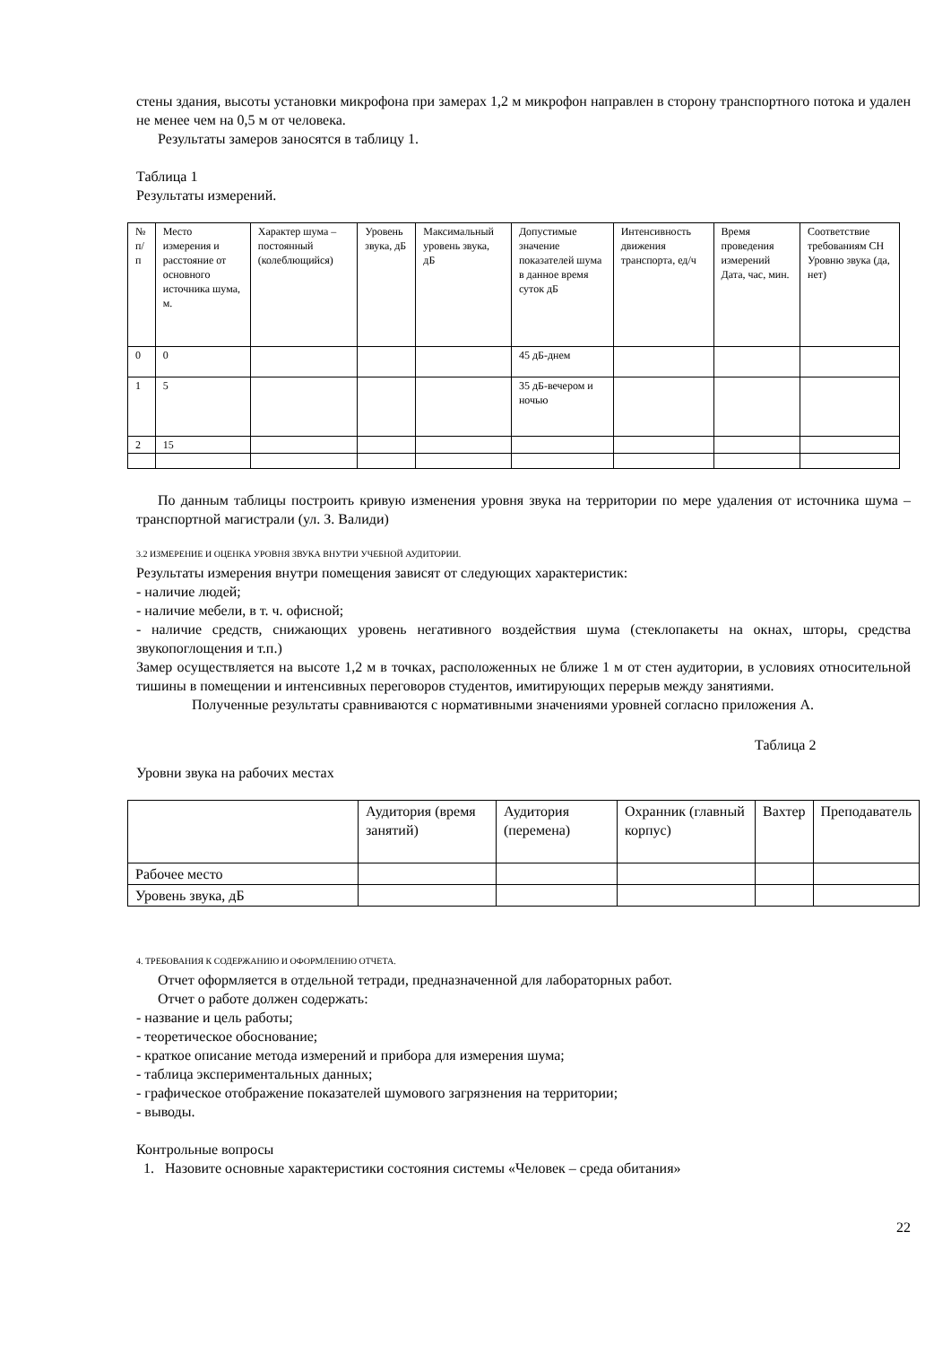стены здания, высоты установки микрофона при замерах 1,2 м микрофон направлен в сторону транспортного потока и удален не менее чем на 0,5 м от человека.
Результаты замеров заносятся в таблицу 1.
Таблица 1
Результаты измерений.
| № п/п | Место измерения и расстояние от основного источника шума, м. | Характер шума – постоянный (колеблющийся) | Уровень звука, дБ | Максимальный уровень звука, дБ | Допустимые значение показателей шума в данное время суток дБ | Интенсивность движения транспорта, ед/ч | Время проведения измерений Дата, час, мин. | Соответствие требованиям СН Уровню звука (да, нет) |
| 0 | 0 | | | | 45 дБ-днем | | | |
| 1 | 5 | | | | 35 дБ-вечером и ночью | | | |
| 2 | 15 | | | | | | | |
По данным таблицы построить кривую изменения уровня звука на территории по мере удаления от источника шума – транспортной магистрали (ул. З. Валиди)
3.2 ИЗМЕРЕНИЕ И ОЦЕНКА УРОВНЯ ЗВУКА ВНУТРИ УЧЕБНОЙ АУДИТОРИИ.
Результаты измерения внутри помещения зависят от следующих характеристик:
- наличие людей;
- наличие мебели, в т. ч. офисной;
- наличие средств, снижающих уровень негативного воздействия шума (стеклопакеты на окнах, шторы, средства звукопоглощения и т.п.)
Замер осуществляется на высоте 1,2 м в точках, расположенных не ближе 1 м от стен аудитории, в условиях относительной тишины в помещении и интенсивных переговоров студентов, имитирующих перерыв между занятиями.
Полученные результаты сравниваются с нормативными значениями уровней согласно приложения А.
Таблица 2
Уровни звука на рабочих местах
| | Аудитория (время занятий) | Аудитория (перемена) | Охранник (главный корпус) | Вахтер | Преподаватель |
| Рабочее место | | | | | |
| Уровень звука, дБ | | | | | |
4. ТРЕБОВАНИЯ К СОДЕРЖАНИЮ И ОФОРМЛЕНИЮ ОТЧЕТА.
Отчет оформляется в отдельной тетради, предназначенной для лабораторных работ.
Отчет о работе должен содержать:
- название и цель работы;
- теоретическое обоснование;
- краткое описание метода измерений и прибора для измерения шума;
- таблица экспериментальных данных;
- графическое отображение показателей шумового загрязнения на территории;
- выводы.
Контрольные вопросы
1. Назовите основные характеристики состояния системы «Человек – среда обитания»
22